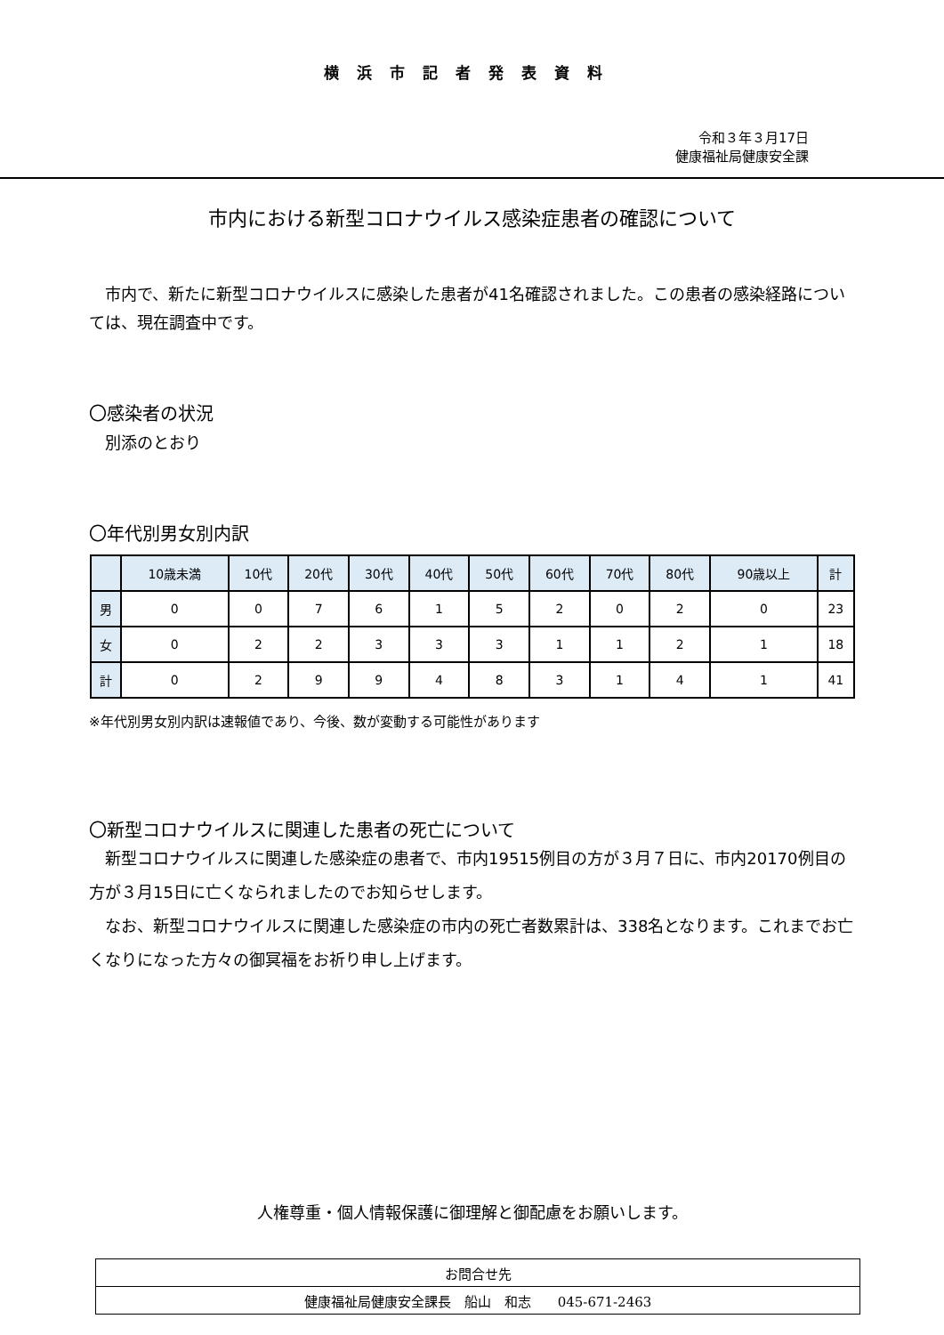横浜市記者発表資料
令和３年３月17日
健康福祉局健康安全課
市内における新型コロナウイルス感染症患者の確認について
　市内で、新たに新型コロナウイルスに感染した患者が41名確認されました。この患者の感染経路については、現在調査中です。
〇感染者の状況
　別添のとおり
〇年代別男女別内訳
| | 10歳未満 | 10代 | 20代 | 30代 | 40代 | 50代 | 60代 | 70代 | 80代 | 90歳以上 | 計 |
| --- | --- | --- | --- | --- | --- | --- | --- | --- | --- | --- | --- |
| 男 | 0 | 0 | 7 | 6 | 1 | 5 | 2 | 0 | 2 | 0 | 23 |
| 女 | 0 | 2 | 2 | 3 | 3 | 3 | 1 | 1 | 2 | 1 | 18 |
| 計 | 0 | 2 | 9 | 9 | 4 | 8 | 3 | 1 | 4 | 1 | 41 |
※年代別男女別内訳は速報値であり、今後、数が変動する可能性があります
〇新型コロナウイルスに関連した患者の死亡について
　新型コロナウイルスに関連した感染症の患者で、市内19515例目の方が３月７日に、市内20170例目の方が３月15日に亡くなられましたのでお知らせします。
　なお、新型コロナウイルスに関連した感染症の市内の死亡者数累計は、338名となります。これまでお亡くなりになった方々の御冥福をお祈り申し上げます。
人権尊重・個人情報保護に御理解と御配慮をお願いします。
| お問合せ先 |
| 健康福祉局健康安全課長 船山 和志 045-671-2463 |